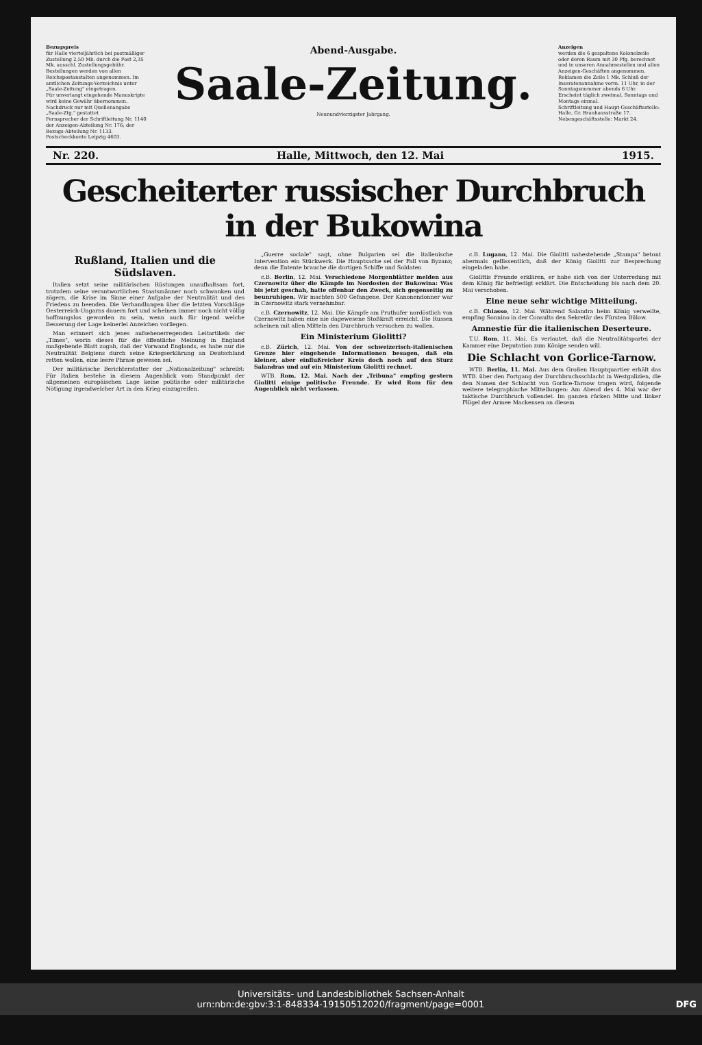Bezugspreis
für Halle vierteljährlich bei postmäßiger Zustellung 2,50 Mk. durch die Post 2,35 Mk. ausschl. Zustellungsgebühr. Bestellungen werden von allen Reichspostanstalten angenommen. Im amtlichen Zeitungs-Verzeichnis unter „Saale-Zeitung" eingetragen.
Für unverlangt eingehende Manuskripte wird keine Gewähr übernommen. Nachdruck nur mit Quellenangabe „Saale-Ztg." gestattet
Fernsprecher der Schriftleitung Nr. 1140 der Anzeigen-Abteilung Nr. 176; der Bezugs-Abteilung Nr. 1133. Postscheckkonto Leipzig 4603.
Abend-Ausgabe.
Saale-Zeitung.
Neunundvierzigster Jahrgang.
Anzeigen
werden die 6 gespaltene Kolonelzeile oder deren Raum mit 30 Pfg. berechnet und in unseren Annahmestellen und allen Anzeigen-Geschäften angenommen. Reklamen die Zeile 1 Mk. Schluß der Inseratenannahme vorm. 11 Uhr, in der Sonntagsnummer abends 6 Uhr.
Erscheint täglich zweimal, Sonntags und Montags einmal.
Schriftleitung und Haupt-Geschäftsstelle: Halle, Gr. Brauhausstraße 17. Nebengeschäftsstelle: Markt 24.
Nr. 220. Halle, Mittwoch, den 12. Mai 1915.
Gescheiterter russischer Durchbruch in der Bukowina
Rußland, Italien und die Südslaven.
Italien setzt seine militärischen Rüstungen unaufhaltsam fort, trotzdem seine verantwortlichen Staatsmänner noch schwanken und zögern, die Krise im Sinne einer Aufgabe der Neutralität und des Friedens zu beenden. Die Verhandlungen über die letzten Vorschläge Oesterreich-Ungarns dauern fort und scheinen immer noch nicht völlig hoffnungslos geworden zu sein, wenn auch für irgend welche Besserung der Lage keinerlei Anzeichen vorliegen.
Man erinnert sich jenes aufsehenerregenden Leitartikels der „Times", worin dieses für die öffentliche Meinung in England maßgebende Blatt zugab, daß der Vorwand Englands, es habe nur die Neutralität Belgiens durch seine Kriegserklärung an Deutschland retten wollen, eine leere Phrase gewesen sei.
Der militärische Berichterstatter der „Nationalzeitung" schreibt: Für Italien bestehe in diesem Augenblick vom Standpunkt der allgemeinen europäischen Lage keine politische oder militärische Nötigung irgendwelcher Art in den Krieg einzugreifen.
„Guerre sociale" sagt, ohne Bulgarien sei die italienische Intervention ein Stückwerk. Die Hauptsache sei der Fall von Byzanz; denn die Entente brauche die dortigen Schiffe und Soldaten
c.B. Berlin, 12. Mai. Verschiedene Morgenblätter melden aus Czernowitz über die Kämpfe im Nordosten der Bukowina: Was bis jetzt geschah, hatte offenbar den Zweck, sich gegenseitig zu beunruhigen. Wir machten 500 Gefangene. Der Kanonendonner war in Czernowitz stark vernehmbar.
c.B. Czernowitz, 12. Mai. Die Kämpfe am Pruthufer nordöstlich von Czernowitz haben eine nie dagewesene Stoßkraft erreicht. Die Russen scheinen mit allen Mitteln den Durchbruch versuchen zu wollen.
Ein Ministerium Giolitti?
c.B. Zürich, 12. Mai. Von der schweizerisch-italienischen Grenze hier eingehende Informationen besagen, daß ein kleiner, aber einflußreicher Kreis doch noch auf den Sturz Salandras und auf ein Ministerium Giolitti rechnet.
WTB. Rom, 12. Mai. Nach der „Tribuna" empfing gestern Giolitti einige politische Freunde. Er wird Rom für den Augenblick nicht verlassen.
c.B. Lugano, 12. Mai. Die Giolitti nahestehende „Stampa" betont abermals geflissentlich, daß der König Giolitti zur Besprechung eingeladen habe.
Giolittis Freunde erklären, er habe sich von der Unterredung mit dem König für befriedigt erklärt. Die Entscheidung bis nach dem 20. Mai verschoben.
Eine neue sehr wichtige Mitteilung.
c.B. Chiasso, 12. Mai. Während Salandra beim König verweilte, empfing Sonnino in der Consulta den Sekretär des Fürsten Bülow.
Amnestie für die italienischen Deserteure.
T.U. Rom, 11. Mai. Es verlautet, daß die Neutralitätspartei der Kammer eine Deputation zum Könige senden will.
Die Schlacht von Gorlice-Tarnow.
WTB. Berlin, 11. Mai. Aus dem Großen Hauptquartier erhält das WTB. über den Fortgang der Durchbruchsschlacht in Westgalizien, die den Namen der Schlacht von Gorlice-Tarnow tragen wird, folgende weitere telegraphische Mitteilungen: Am Abend des 4. Mai war der taktische Durchbruch vollendet. Im ganzen rücken Mitte und linker Flügel der Armee Mackensen an diesem
Universitäts- und Landesbibliothek Sachsen-Anhalt
urn:nbn:de:gbv:3:1-848334-19150512020/fragment/page=0001 DFG